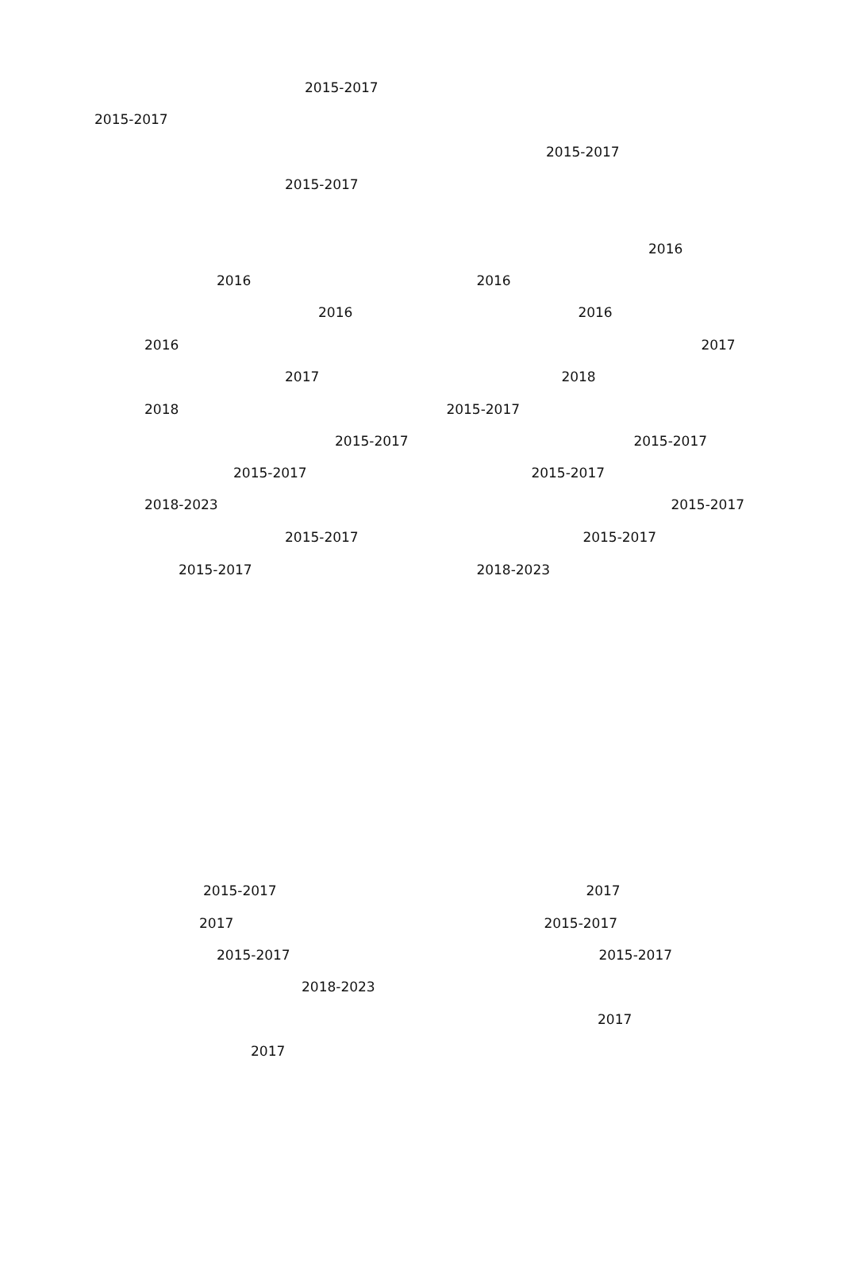2015-2017
2015-2017
2015-2017
2015-2017
2016
2016 2016
2016 2016
2016 2017
2017 2018
2018 2015-2017
2015-2017 2015-2017
2015-2017 2015-2017
2018-2023 2015-2017
2015-2017 2015-2017
2015-2017 2018-2023
2015-2017 2017
2017 2015-2017
2015-2017 2015-2017
2018-2023
2017
2017